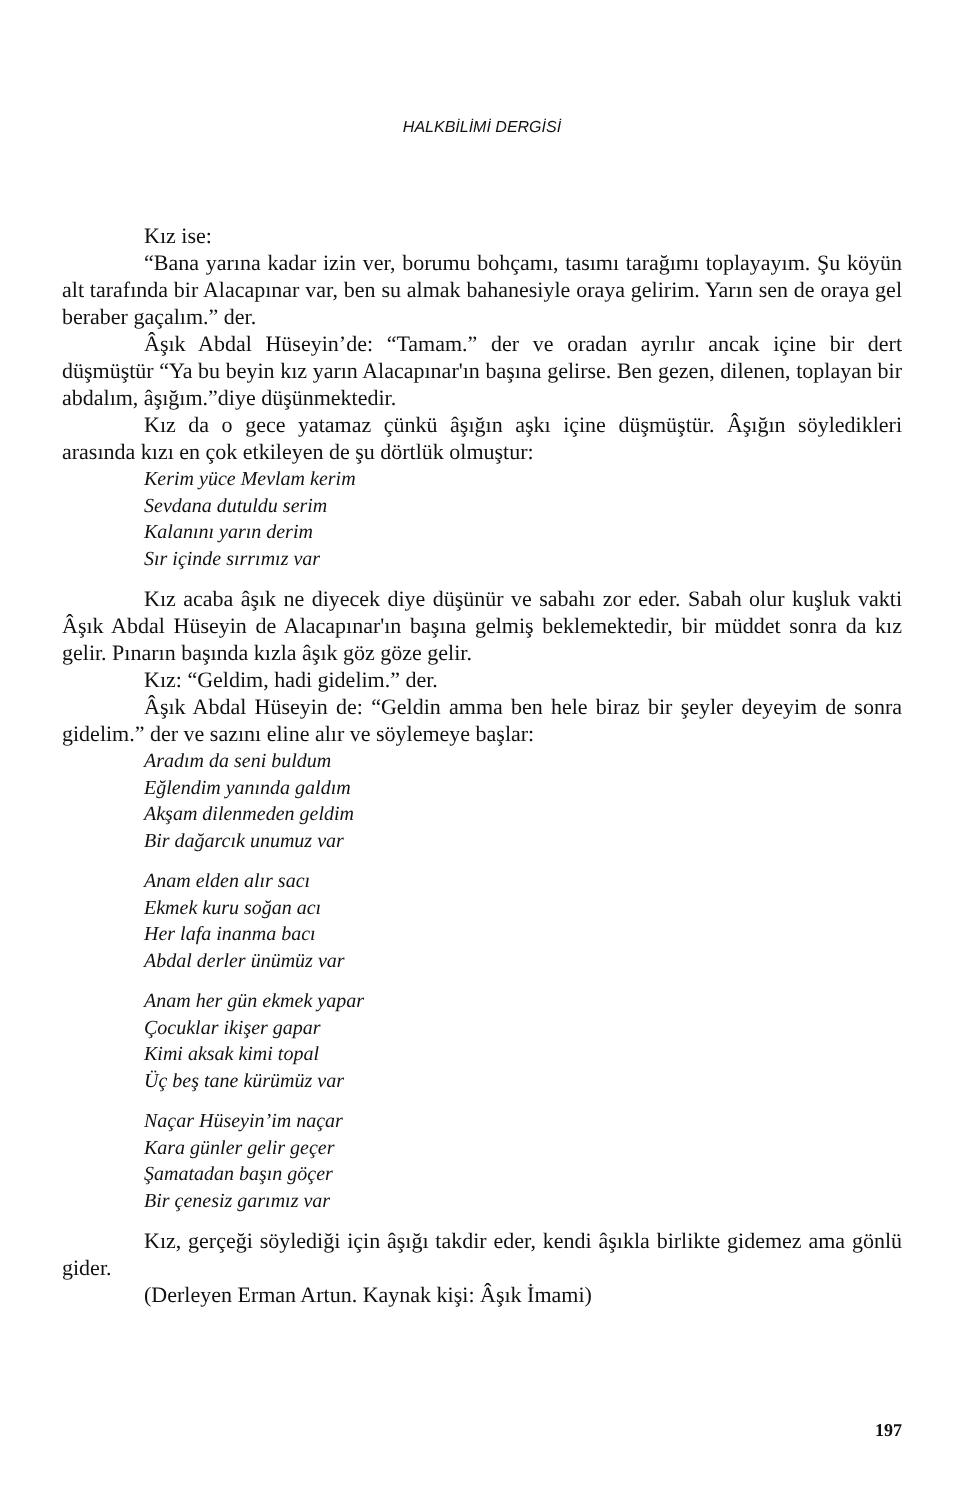HALKBİLİMİ DERGİSİ
Kız ise:
“Bana yarına kadar izin ver, borumu bohçamı, tasımı tarağımı toplayayım. Şu köyün alt tarafında bir Alacapınar var, ben su almak bahanesiyle oraya gelirim. Yarın sen de oraya gel beraber gaçalım.” der.
Âşık Abdal Hüseyin’de: “Tamam.” der ve oradan ayrılır ancak içine bir dert düşmüştür “Ya bu beyin kız yarın Alacapınar'ın başına gelirse. Ben gezen, dilenen, toplayan bir abdalım, âşığım.”diye düşünmektedir.
Kız da o gece yatamaz çünkü âşığın aşkı içine düşmüştür. Âşığın söyledikleri arasında kızı en çok etkileyen de şu dörtlük olmuştur:
Kerim yüce Mevlam kerim
Sevdana dutuldu serim
Kalanını yarın derim
Sır içinde sırrımız var
Kız acaba âşık ne diyecek diye düşünür ve sabahı zor eder. Sabah olur kuşluk vakti Âşık Abdal Hüseyin de Alacapınar'ın başına gelmiş beklemektedir, bir müddet sonra da kız gelir. Pınarın başında kızla âşık göz göze gelir.
Kız: “Geldim, hadi gidelim.” der.
Âşık Abdal Hüseyin de: “Geldin amma ben hele biraz bir şeyler deyeyim de sonra gidelim.” der ve sazını eline alır ve söylemeye başlar:
Aradım da seni buldum
Eğlendim yanında galdım
Akşam dilenmeden geldim
Bir dağarcık unumuz var
Anam elden alır sacı
Ekmek kuru soğan acı
Her lafa inanma bacı
Abdal derler ünümüz var
Anam her gün ekmek yapar
Çocuklar ikişer gapar
Kimi aksak kimi topal
Üç beş tane kürümüz var
Naçar Hüseyin’im naçar
Kara günler gelir geçer
Şamatadan başın göçer
Bir çenesiz garımız var
Kız, gerçeği söylediği için âşığı takdir eder, kendi âşıkla birlikte gidemez ama gönlü gider.
(Derleyen Erman Artun. Kaynak kişi: Âşık İmami)
197